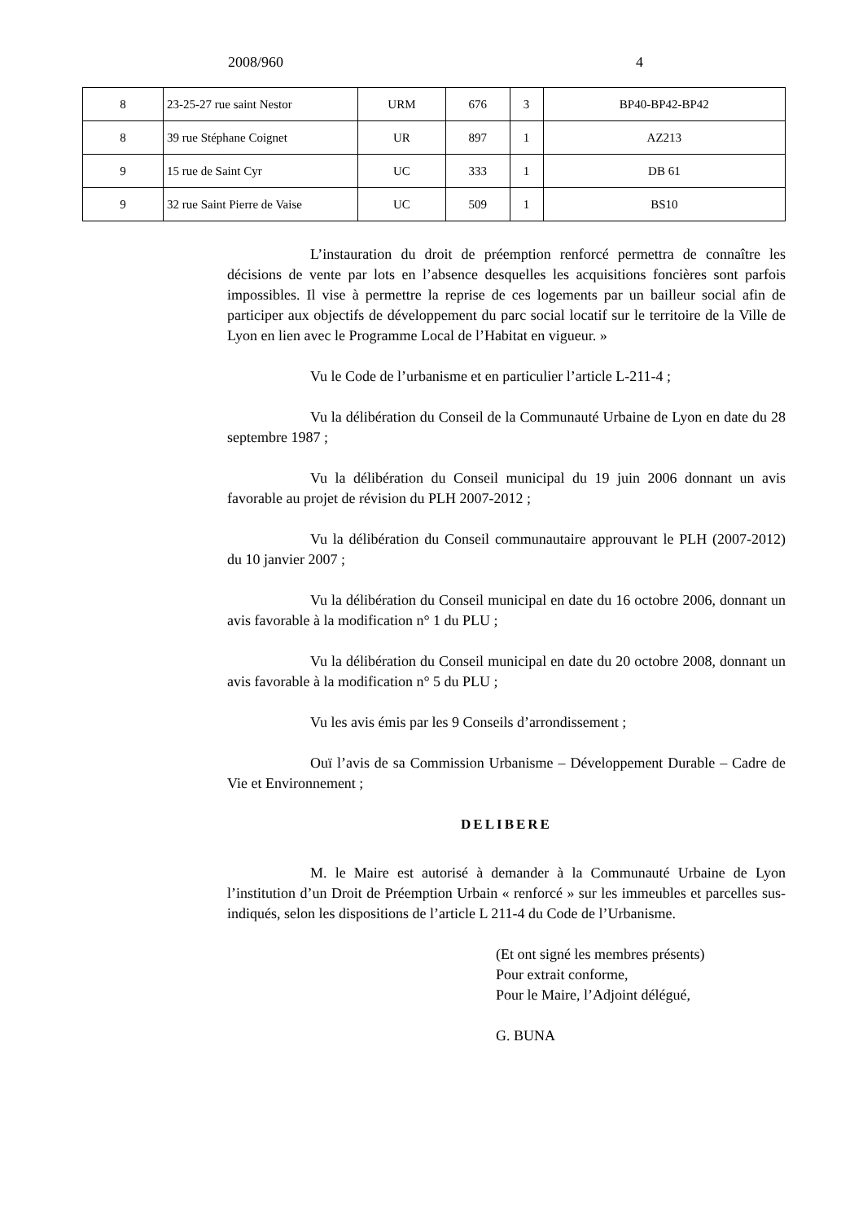2008/960 4
| 8 | 23-25-27 rue saint Nestor | URM | 676 | 3 | BP40-BP42-BP42 |
| 8 | 39 rue Stéphane Coignet | UR | 897 | 1 | AZ213 |
| 9 | 15 rue de Saint Cyr | UC | 333 | 1 | DB 61 |
| 9 | 32 rue Saint Pierre de Vaise | UC | 509 | 1 | BS10 |
L’instauration du droit de préemption renforcé permettra de connaître les décisions de vente par lots en l’absence desquelles les acquisitions foncières sont parfois impossibles. Il vise à permettre la reprise de ces logements par un bailleur social afin de participer aux objectifs de développement du parc social locatif sur le territoire de la Ville de Lyon en lien avec le Programme Local de l’Habitat en vigueur. »
Vu le Code de l’urbanisme et en particulier l’article L-211-4 ;
Vu la délibération du Conseil de la Communauté Urbaine de Lyon en date du 28 septembre 1987 ;
Vu la délibération du Conseil municipal du 19 juin 2006 donnant un avis favorable au projet de révision du PLH 2007-2012 ;
Vu la délibération du Conseil communautaire approuvant le PLH (2007-2012) du 10 janvier 2007 ;
Vu la délibération du Conseil municipal en date du 16 octobre 2006, donnant un avis favorable à la modification n° 1 du PLU ;
Vu la délibération du Conseil municipal en date du 20 octobre 2008, donnant un avis favorable à la modification n° 5 du PLU ;
Vu les avis émis par les 9 Conseils d’arrondissement ;
Ouï l’avis de sa Commission Urbanisme – Développement Durable – Cadre de Vie et Environnement ;
DELIBERE
M. le Maire est autorisé à demander à la Communauté Urbaine de Lyon l’institution d’un Droit de Préemption Urbain « renforcé » sur les immeubles et parcelles sus-indiqués, selon les dispositions de l’article L 211-4 du Code de l’Urbanisme.
(Et ont signé les membres présents)
Pour extrait conforme,
Pour le Maire, l’Adjoint délégué,
G. BUNA